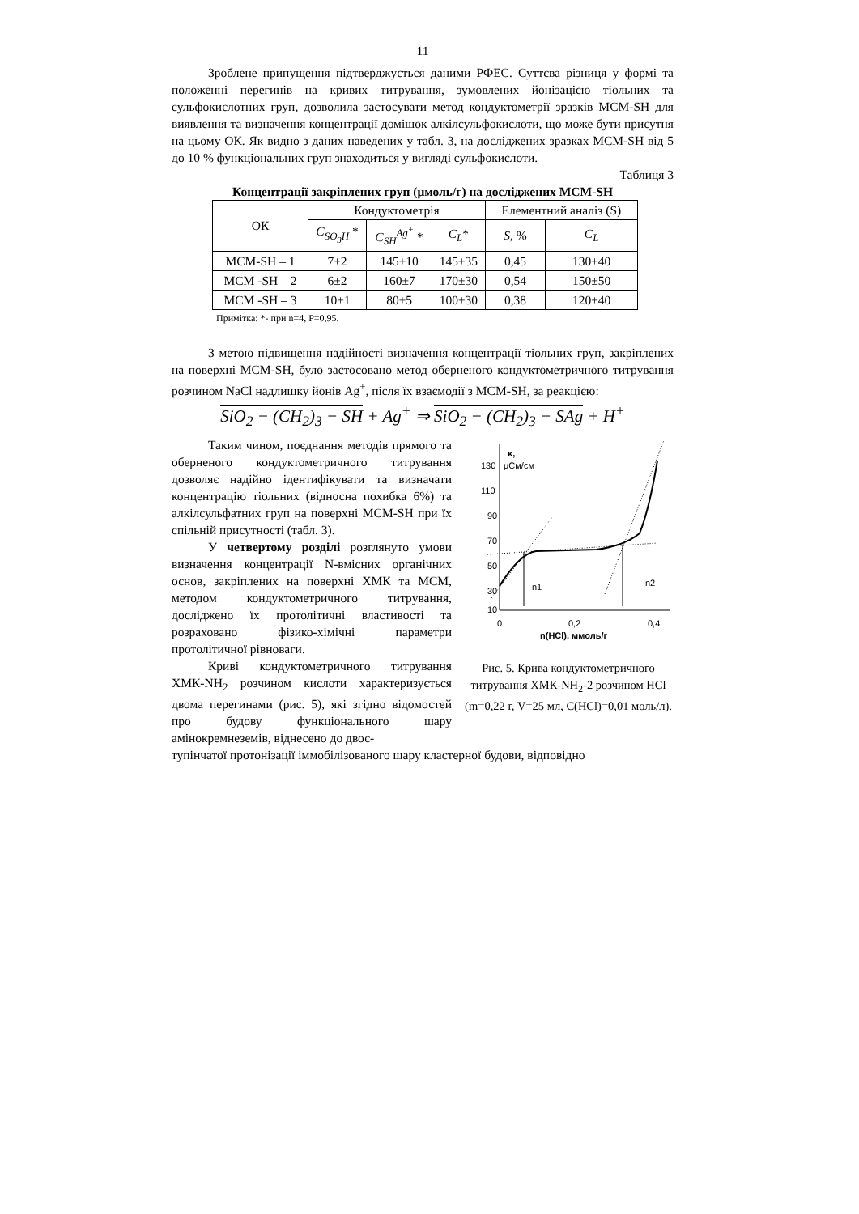11
Зроблене припущення підтверджується даними РФЕС. Суттєва різниця у формі та положенні перегинів на кривих титрування, зумовлених йонізацією тіольних та сульфокислотних груп, дозволила застосувати метод кондуктометрії зразків МСМ-SH для виявлення та визначення концентрації домішок алкілсульфокислоти, що може бути присутня на цьому ОК. Як видно з даних наведених у табл. 3, на досліджених зразках МСМ-SH від 5 до 10 % функціональних груп знаходиться у вигляді сульфокислоти.
Таблиця 3
Концентрації закріплених груп (μмоль/г) на досліджених МСМ-SH
| ОК | Кондуктометрія | | | Елементний аналіз (S) | |
| --- | --- | --- | --- | --- | --- |
| | C<sub>SO<sub>3</sub>H</sub> * | C<sub>SH</sub><sup>Ag<sup>+</sup></sup> * | C<sub>L</sub> * | S , % | C<sub>L</sub> |
| МСМ-SH – 1 | 7±2 | 145±10 | 145±35 | 0,45 | 130±40 |
| МСМ -SH – 2 | 6±2 | 160±7 | 170±30 | 0,54 | 150±50 |
| МСМ -SH – 3 | 10±1 | 80±5 | 100±30 | 0,38 | 120±40 |
Примітка: *- при n=4, P=0,95.
З метою підвищення надійності визначення концентрації тіольних груп, закріплених на поверхні МСМ-SH, було застосовано метод оберненого кондуктометричного титрування розчином NaCl надлишку йонів Ag<sup>+</sup>, після їх взаємодії з МСМ-SH, за реакцією:
SiO<sub>2</sub> − (CH<sub>2</sub>)<sub>3</sub> − SH + Ag<sup>+</sup> ⇒ SiO<sub>2</sub> − (CH<sub>2</sub>)<sub>3</sub> − SAg + H<sup>+</sup>
Таким чином, поєднання методів прямого та оберненого кондуктометричного титрування дозволяє надійно ідентифікувати та визначати концентрацію тіольних (відносна похибка 6%) та алкілсульфатних груп на поверхні МСМ-SH при їх спільній присутності (табл. 3).
У четвертому розділі розглянуто умови визначення концентрації N-вмісних органічних основ, закріплених на поверхні ХМК та МСМ, методом кондуктометричного титрування, досліджено їх протолітичні властивості та розраховано фізико-хімічні параметри протолітичної рівноваги.
Криві кондуктометричного титрування ХМК-NH<sub>2</sub> розчином кислоти характеризується двома перегинами (рис. 5), які згідно відомостей про будову функціонального шару амінокремнеземів, віднесено до двос-
130
110
90
70
50
30
10
κ,
μСм/см
0
0,2
0,4
n(HCl), ммоль/г
n1
n2
Рис. 5. Крива кондуктометричного титрування ХМК-NH<sub>2</sub>-2 розчином HCl (m=0,22 г, V=25 мл, C(HCl)=0,01 моль/л).
тупінчатої протонізації іммобілізованого шару кластерної будови, відповідно